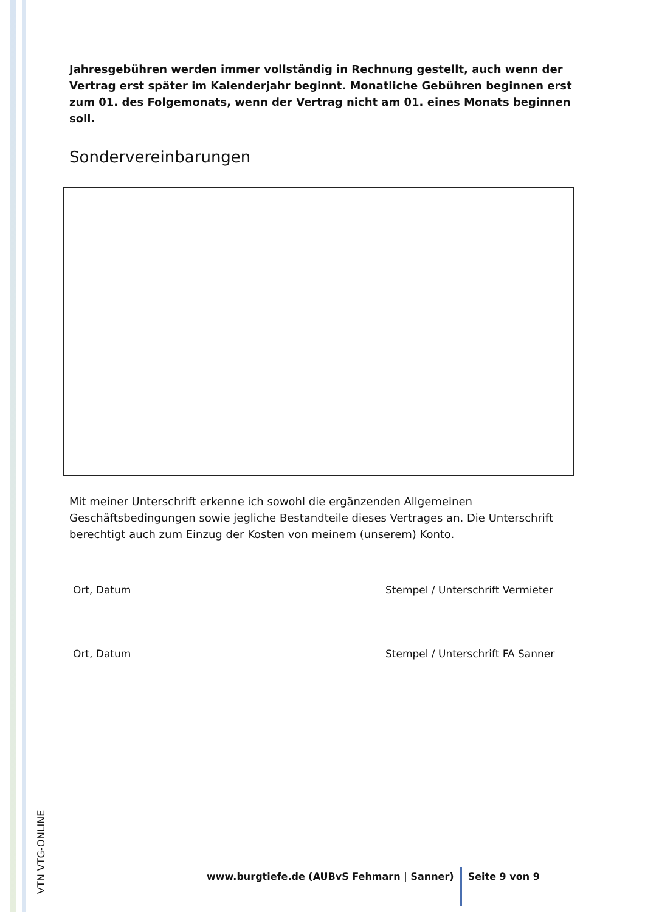Jahresgebühren werden immer vollständig in Rechnung gestellt, auch wenn der Vertrag erst später im Kalenderjahr beginnt. Monatliche Gebühren beginnen erst zum 01. des Folgemonats, wenn der Vertrag nicht am 01. eines Monats beginnen soll.
Sondervereinbarungen
Mit meiner Unterschrift erkenne ich sowohl die ergänzenden Allgemeinen Geschäftsbedingungen sowie jegliche Bestandteile dieses Vertrages an. Die Unterschrift berechtigt auch zum Einzug der Kosten von meinem (unserem) Konto.
Ort, Datum Stempel / Unterschrift Vermieter
Ort, Datum Stempel / Unterschrift FA Sanner
VTN VTG-ONLINE
www.burgtiefe.de (AUBvS Fehmarn | Sanner) Seite 9 von 9